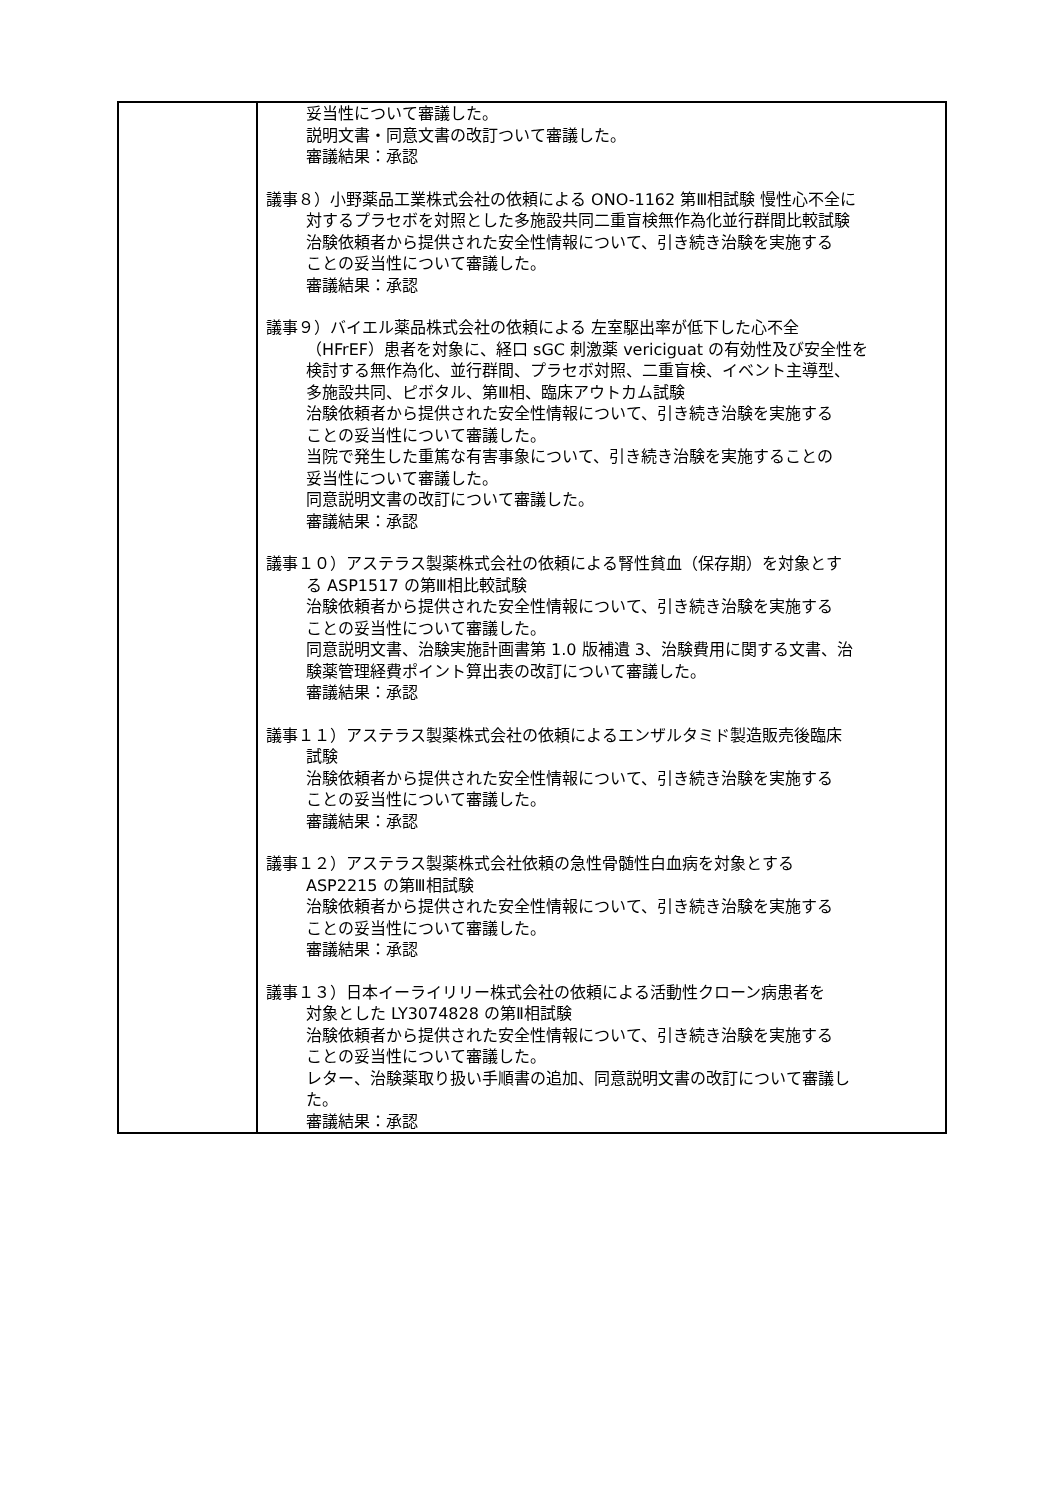| | 妥当性について審議した。 説明文書・同意文書の改訂ついて審議した。 審議結果：承認 議事８）小野薬品工業株式会社の依頼による ONO-1162 第Ⅲ相試験 慢性心不全に 対するプラセボを対照とした多施設共同二重盲検無作為化並行群間比較試験 治験依頼者から提供された安全性情報について、引き続き治験を実施する ことの妥当性について審議した。 審議結果：承認 議事９）バイエル薬品株式会社の依頼による 左室駆出率が低下した心不全 （HFrEF）患者を対象に、経口 sGC 刺激薬 vericiguat の有効性及び安全性を 検討する無作為化、並行群間、プラセボ対照、二重盲検、イベント主導型、 多施設共同、ピボタル、第Ⅲ相、臨床アウトカム試験 治験依頼者から提供された安全性情報について、引き続き治験を実施する ことの妥当性について審議した。 当院で発生した重篤な有害事象について、引き続き治験を実施することの 妥当性について審議した。 同意説明文書の改訂について審議した。 審議結果：承認 議事１０）アステラス製薬株式会社の依頼による腎性貧血（保存期）を対象とす る ASP1517 の第Ⅲ相比較試験 治験依頼者から提供された安全性情報について、引き続き治験を実施する ことの妥当性について審議した。 同意説明文書、治験実施計画書第 1.0 版補遺 3、治験費用に関する文書、治 験薬管理経費ポイント算出表の改訂について審議した。 審議結果：承認 議事１１）アステラス製薬株式会社の依頼によるエンザルタミド製造販売後臨床 試験 治験依頼者から提供された安全性情報について、引き続き治験を実施する ことの妥当性について審議した。 審議結果：承認 議事１２）アステラス製薬株式会社依頼の急性骨髄性白血病を対象とする ASP2215 の第Ⅲ相試験 治験依頼者から提供された安全性情報について、引き続き治験を実施する ことの妥当性について審議した。 審議結果：承認 議事１３）日本イーライリリー株式会社の依頼による活動性クローン病患者を 対象とした LY3074828 の第Ⅱ相試験 治験依頼者から提供された安全性情報について、引き続き治験を実施する ことの妥当性について審議した。 レター、治験薬取り扱い手順書の追加、同意説明文書の改訂について審議し た。 審議結果：承認 |